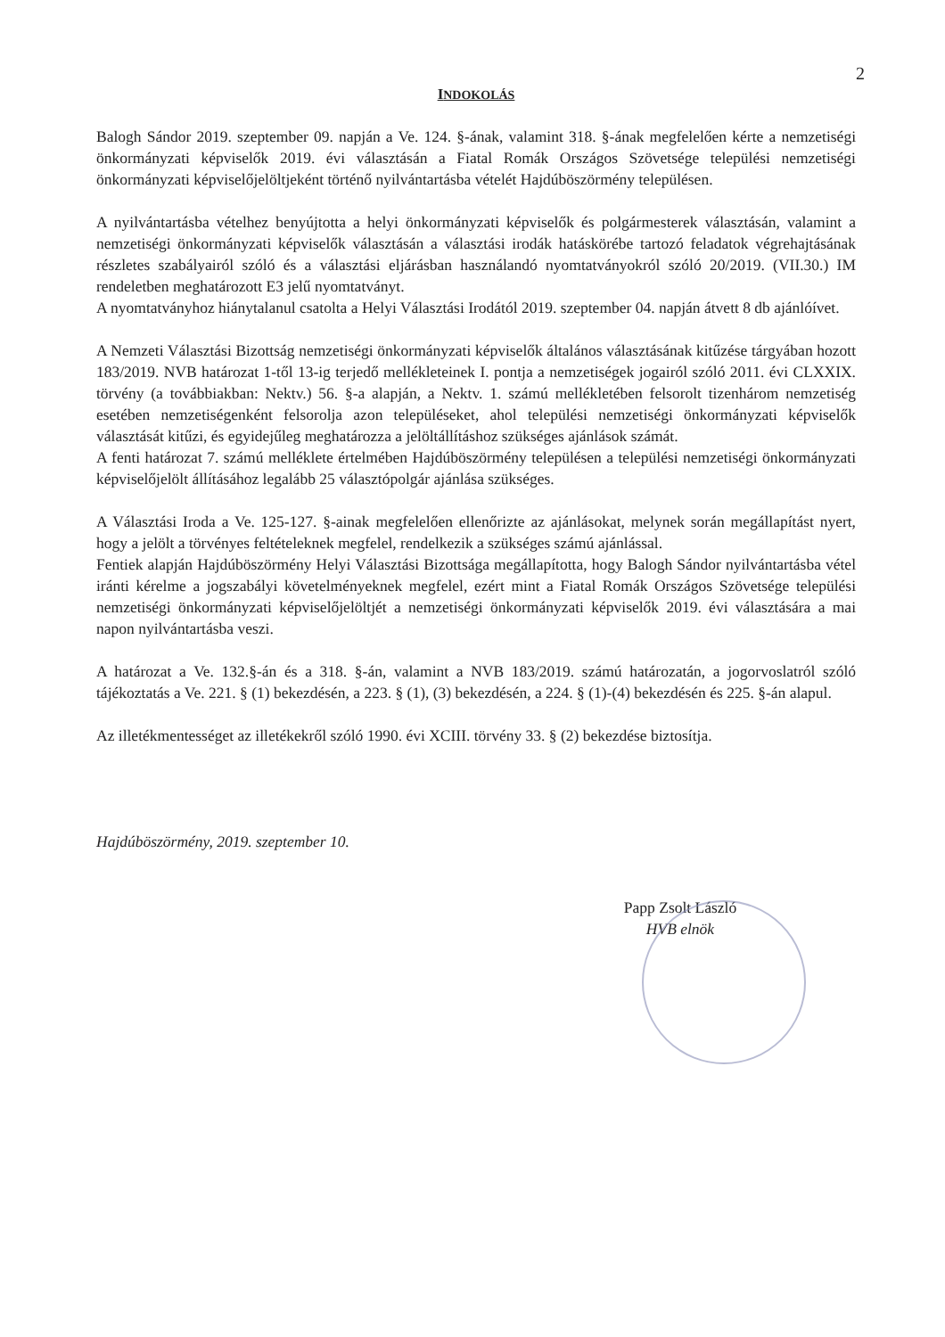2
INDOKOLÁS
Balogh Sándor 2019. szeptember 09. napján a Ve. 124. §-ának, valamint 318. §-ának megfelelően kérte a nemzetiségi önkormányzati képviselők 2019. évi választásán a Fiatal Romák Országos Szövetsége települési nemzetiségi önkormányzati képviselőjelöltjeként történő nyilvántartásba vételét Hajdúböszörmény településen.
A nyilvántartásba vételhez benyújtotta a helyi önkormányzati képviselők és polgármesterek választásán, valamint a nemzetiségi önkormányzati képviselők választásán a választási irodák hatáskörébe tartozó feladatok végrehajtásának részletes szabályairól szóló és a választási eljárásban használandó nyomtatványokról szóló 20/2019. (VII.30.) IM rendeletben meghatározott E3 jelű nyomtatványt.
A nyomtatványhoz hiánytalanul csatolta a Helyi Választási Irodától 2019. szeptember 04. napján átvett 8 db ajánlóívet.
A Nemzeti Választási Bizottság nemzetiségi önkormányzati képviselők általános választásának kitűzése tárgyában hozott 183/2019. NVB határozat 1-től 13-ig terjedő mellékleteinek I. pontja a nemzetiségek jogairól szóló 2011. évi CLXXIX. törvény (a továbbiakban: Nektv.) 56. §-a alapján, a Nektv. 1. számú mellékletében felsorolt tizenhárom nemzetiség esetében nemzetiségenként felsorolja azon településeket, ahol települési nemzetiségi önkormányzati képviselők választását kitűzi, és egyidejűleg meghatározza a jelöltállításhoz szükséges ajánlások számát.
A fenti határozat 7. számú melléklete értelmében Hajdúböszörmény településen a települési nemzetiségi önkormányzati képviselőjelölt állításához legalább 25 választópolgár ajánlása szükséges.
A Választási Iroda a Ve. 125-127. §-ainak megfelelően ellenőrizte az ajánlásokat, melynek során megállapítást nyert, hogy a jelölt a törvényes feltételeknek megfelel, rendelkezik a szükséges számú ajánlással.
Fentiek alapján Hajdúböszörmény Helyi Választási Bizottsága megállapította, hogy Balogh Sándor nyilvántartásba vétel iránti kérelme a jogszabályi követelményeknek megfelel, ezért mint a Fiatal Romák Országos Szövetsége települési nemzetiségi önkormányzati képviselőjelöltjét a nemzetiségi önkormányzati képviselők 2019. évi választására a mai napon nyilvántartásba veszi.
A határozat a Ve. 132.§-án és a 318. §-án, valamint a NVB 183/2019. számú határozatán, a jogorvoslatról szóló tájékoztatás a Ve. 221. § (1) bekezdésén, a 223. § (1), (3) bekezdésén, a 224. § (1)-(4) bekezdésén és 225. §-án alapul.
Az illetékmentességet az illetékekről szóló 1990. évi XCIII. törvény 33. § (2) bekezdése biztosítja.
Hajdúböszörmény, 2019. szeptember 10.
Papp Zsolt László
HVB elnök